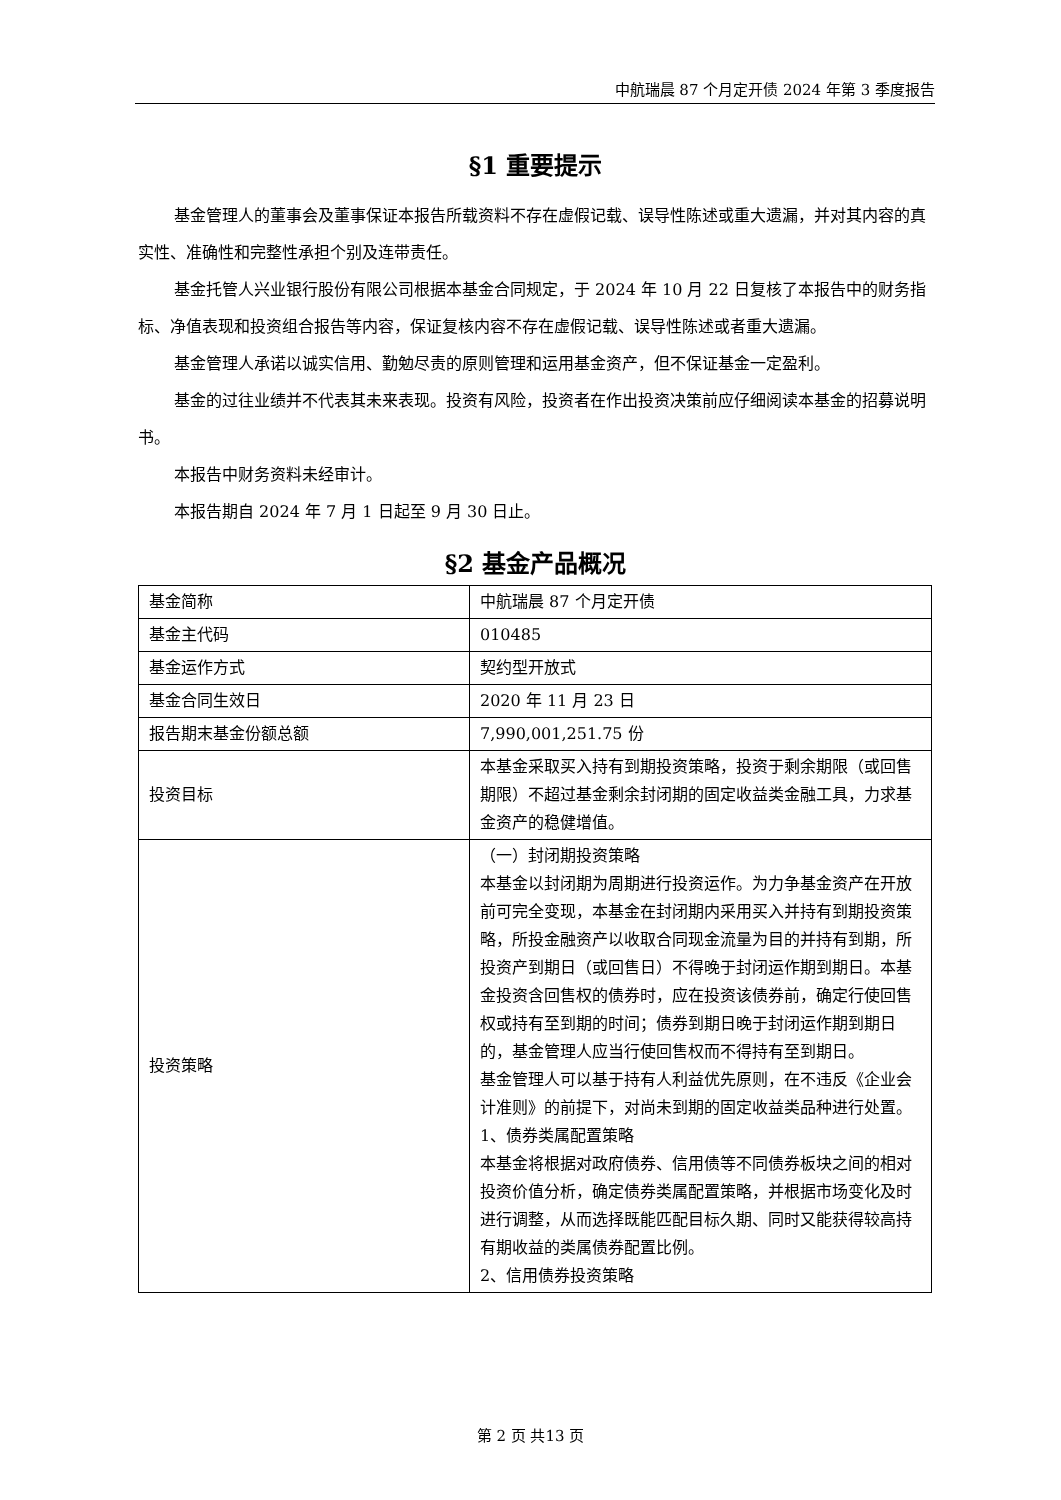中航瑞晨 87 个月定开债 2024 年第 3 季度报告
§1 重要提示
基金管理人的董事会及董事保证本报告所载资料不存在虚假记载、误导性陈述或重大遗漏，并对其内容的真实性、准确性和完整性承担个别及连带责任。
基金托管人兴业银行股份有限公司根据本基金合同规定，于 2024 年 10 月 22 日复核了本报告中的财务指标、净值表现和投资组合报告等内容，保证复核内容不存在虚假记载、误导性陈述或者重大遗漏。
基金管理人承诺以诚实信用、勤勉尽责的原则管理和运用基金资产，但不保证基金一定盈利。
基金的过往业绩并不代表其未来表现。投资有风险，投资者在作出投资决策前应仔细阅读本基金的招募说明书。
本报告中财务资料未经审计。
本报告期自 2024 年 7 月 1 日起至 9 月 30 日止。
§2 基金产品概况
| 基金简称 | 中航瑞晨 87 个月定开债 |
| 基金主代码 | 010485 |
| 基金运作方式 | 契约型开放式 |
| 基金合同生效日 | 2020 年 11 月 23 日 |
| 报告期末基金份额总额 | 7,990,001,251.75 份 |
| 投资目标 | 本基金采取买入持有到期投资策略，投资于剩余期限（或回售期限）不超过基金剩余封闭期的固定收益类金融工具，力求基金资产的稳健增值。 |
| 投资策略 | （一）封闭期投资策略 本基金以封闭期为周期进行投资运作。为力争基金资产在开放前可完全变现，本基金在封闭期内采用买入并持有到期投资策略，所投金融资产以收取合同现金流量为目的并持有到期，所投资产到期日（或回售日）不得晚于封闭运作期到期日。本基金投资含回售权的债券时，应在投资该债券前，确定行使回售权或持有至到期的时间；债券到期日晚于封闭运作期到期日的，基金管理人应当行使回售权而不得持有至到期日。 基金管理人可以基于持有人利益优先原则，在不违反《企业会计准则》的前提下，对尚未到期的固定收益类品种进行处置。 1、债券类属配置策略 本基金将根据对政府债券、信用债等不同债券板块之间的相对投资价值分析，确定债券类属配置策略，并根据市场变化及时进行调整，从而选择既能匹配目标久期、同时又能获得较高持有期收益的类属债券配置比例。 2、信用债券投资策略 |
第 2 页 共13 页